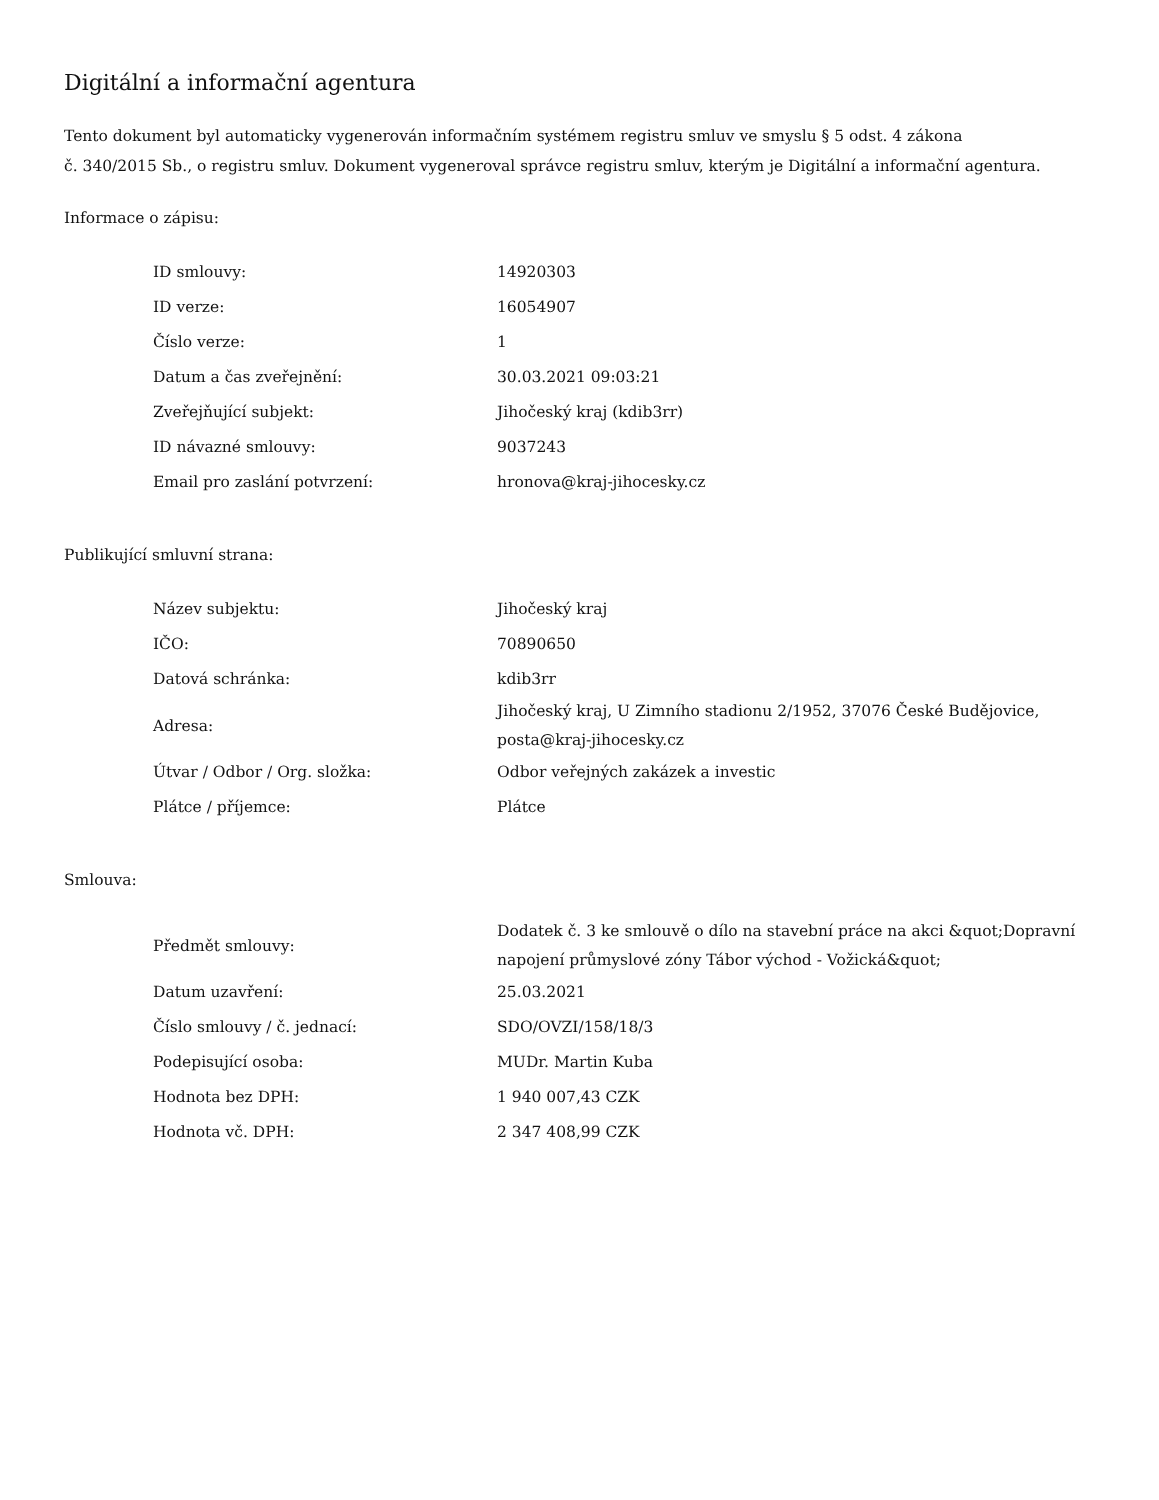Digitální a informační agentura
Tento dokument byl automaticky vygenerován informačním systémem registru smluv ve smyslu § 5 odst. 4 zákona
č. 340/2015 Sb., o registru smluv. Dokument vygeneroval správce registru smluv, kterým je Digitální a informační agentura.
Informace o zápisu:
| ID smlouvy: | 14920303 |
| ID verze: | 16054907 |
| Číslo verze: | 1 |
| Datum a čas zveřejnění: | 30.03.2021 09:03:21 |
| Zveřejňující subjekt: | Jihočeský kraj (kdib3rr) |
| ID návazné smlouvy: | 9037243 |
| Email pro zaslání potvrzení: | hronova@kraj-jihocesky.cz |
Publikující smluvní strana:
| Název subjektu: | Jihočeský kraj |
| IČO: | 70890650 |
| Datová schránka: | kdib3rr |
| Adresa: | Jihočeský kraj, U Zimního stadionu 2/1952, 37076 České Budějovice, posta@kraj-jihocesky.cz |
| Útvar / Odbor / Org. složka: | Odbor veřejných zakázek a investic |
| Plátce / příjemce: | Plátce |
Smlouva:
| Předmět smlouvy: | Dodatek č. 3 ke smlouvě o dílo na stavební práce na akci &quot;Dopravní napojení průmyslové zóny Tábor východ - Vožická&quot; |
| Datum uzavření: | 25.03.2021 |
| Číslo smlouvy / č. jednací: | SDO/OVZI/158/18/3 |
| Podepisující osoba: | MUDr. Martin Kuba |
| Hodnota bez DPH: | 1 940 007,43 CZK |
| Hodnota vč. DPH: | 2 347 408,99 CZK |